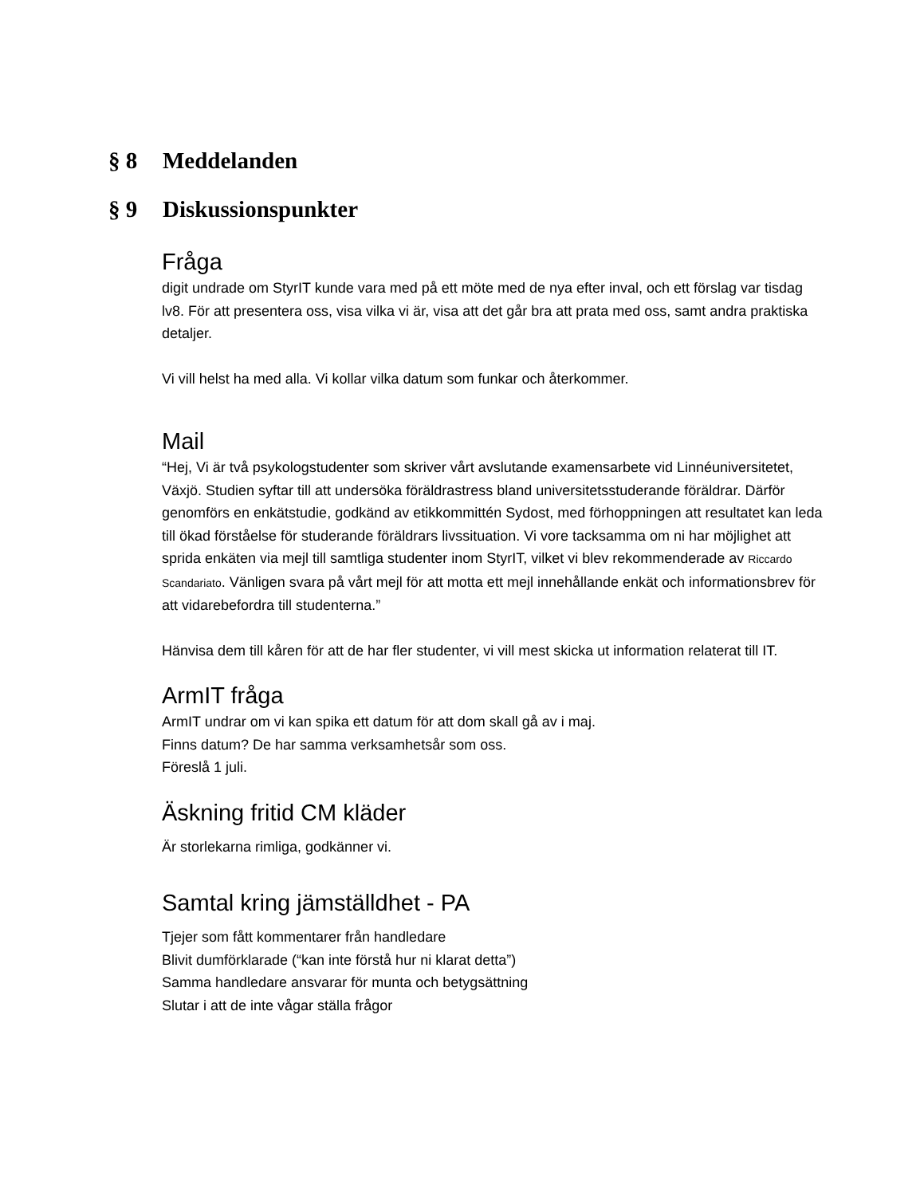§ 8 Meddelanden
§ 9 Diskussionspunkter
Fråga
digit undrade om StyrIT kunde vara med på ett möte med de nya efter inval, och ett förslag var tisdag lv8. För att presentera oss, visa vilka vi är, visa att det går bra att prata med oss, samt andra praktiska detaljer.
Vi vill helst ha med alla. Vi kollar vilka datum som funkar och återkommer.
Mail
“Hej, Vi är två psykologstudenter som skriver vårt avslutande examensarbete vid Linnéuniversitetet, Växjö. Studien syftar till att undersöka föräldrastress bland universitetsstuderande föräldrar. Därför genomförs en enkätstudie, godkänd av etikkommittén Sydost, med förhoppningen att resultatet kan leda till ökad förståelse för studerande föräldrars livssituation. Vi vore tacksamma om ni har möjlighet att sprida enkäten via mejl till samtliga studenter inom StyrIT, vilket vi blev rekommenderade av Riccardo Scandariato. Vänligen svara på vårt mejl för att motta ett mejl innehållande enkät och informationsbrev för att vidarebefordra till studenterna.”
Hänvisa dem till kåren för att de har fler studenter, vi vill mest skicka ut information relaterat till IT.
ArmIT fråga
ArmIT undrar om vi kan spika ett datum för att dom skall gå av i maj.
Finns datum? De har samma verksamhetsår som oss.
Föreslå 1 juli.
Äskning fritid CM kläder
Är storlekarna rimliga, godkänner vi.
Samtal kring jämställdhet - PA
Tjejer som fått kommentarer från handledare
Blivit dumförklarade (“kan inte förstå hur ni klarat detta”)
Samma handledare ansvarar för munta och betygsättning
Slutar i att de inte vågar ställa frågor